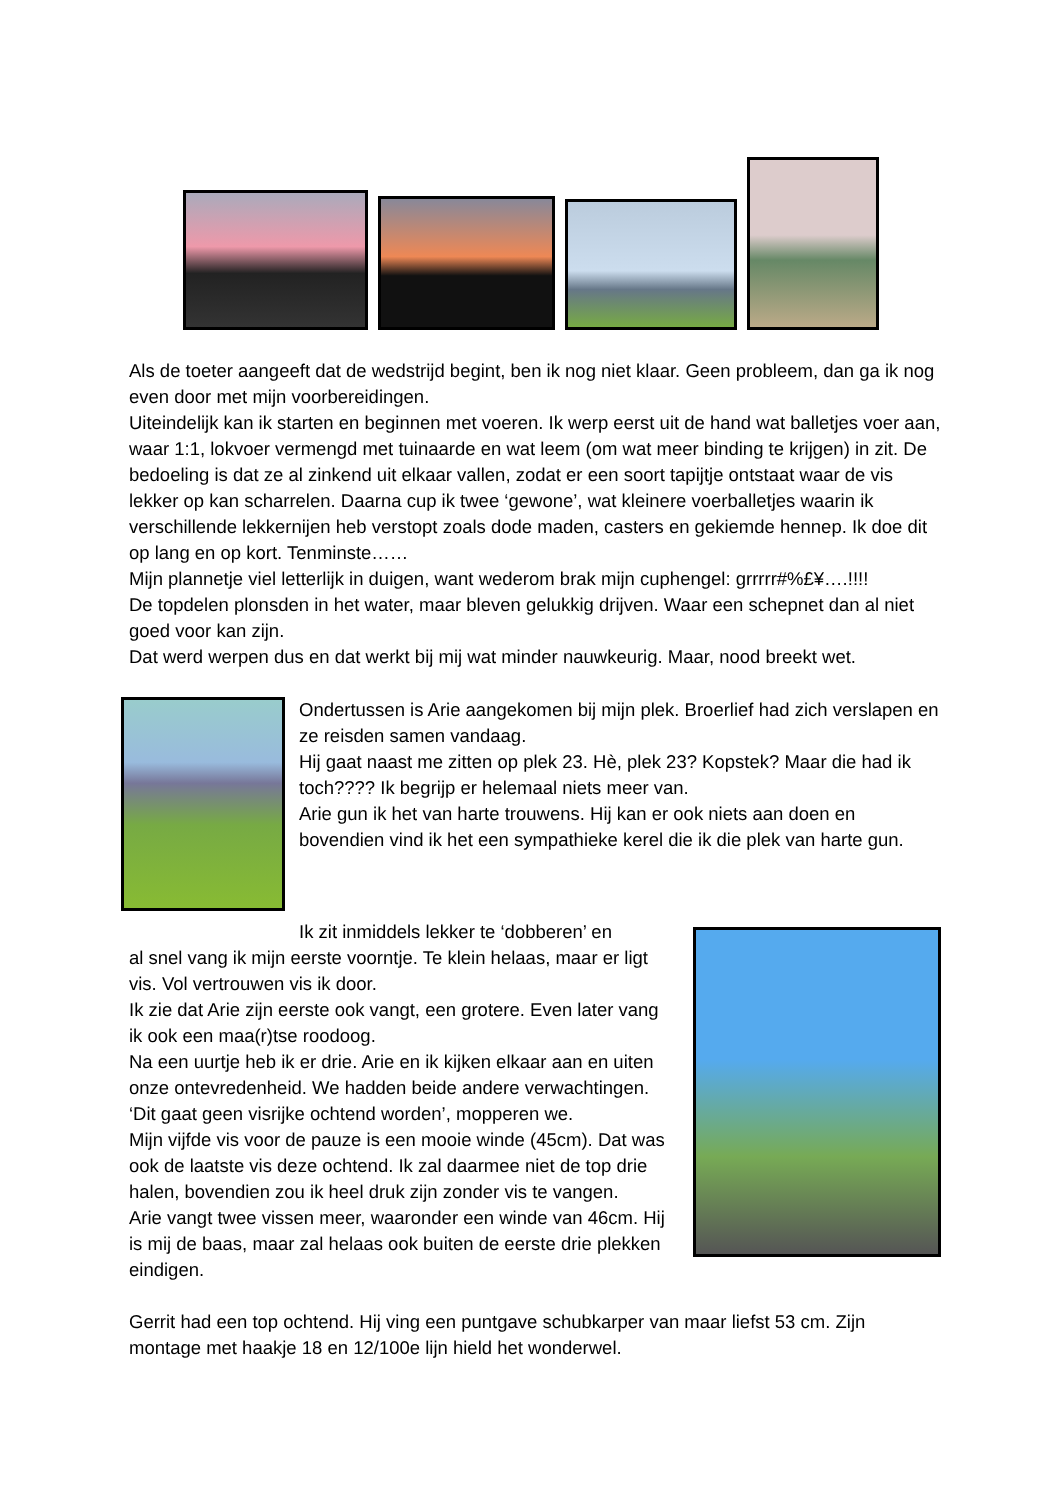Als de toeter aangeeft dat de wedstrijd begint, ben ik nog niet klaar. Geen probleem, dan ga ik nog even door met mijn voorbereidingen.
Uiteindelijk kan ik starten en beginnen met voeren. Ik werp eerst uit de hand wat balletjes voer aan, waar 1:1, lokvoer vermengd met tuinaarde en wat leem (om wat meer binding te krijgen) in zit. De bedoeling is dat ze al zinkend uit elkaar vallen, zodat er een soort tapijtje ontstaat waar de vis lekker op kan scharrelen. Daarna cup ik twee ‘gewone’, wat kleinere voerballetjes waarin ik verschillende lekkernijen heb verstopt zoals dode maden, casters en gekiemde hennep. Ik doe dit op lang en op kort. Tenminste……
Mijn plannetje viel letterlijk in duigen, want wederom brak mijn cuphengel: grrrrr#%£¥….!!!!
De topdelen plonsden in het water, maar bleven gelukkig drijven. Waar een schepnet dan al niet goed voor kan zijn.
Dat werd werpen dus en dat werkt bij mij wat minder nauwkeurig. Maar, nood breekt wet.
Ondertussen is Arie aangekomen bij mijn plek. Broerlief had zich verslapen en ze reisden samen vandaag.
Hij gaat naast me zitten op plek 23. Hè, plek 23? Kopstek? Maar die had ik toch???? Ik begrijp er helemaal niets meer van.
Arie gun ik het van harte trouwens. Hij kan er ook niets aan doen en bovendien vind ik het een sympathieke kerel die ik die plek van harte gun.
Ik zit inmiddels lekker te ‘dobberen’ en
al snel vang ik mijn eerste voorntje. Te klein helaas, maar er ligt vis. Vol vertrouwen vis ik door.
Ik zie dat Arie zijn eerste ook vangt, een grotere. Even later vang ik ook een maa(r)tse roodoog.
Na een uurtje heb ik er drie. Arie en ik kijken elkaar aan en uiten onze ontevredenheid. We hadden beide andere verwachtingen.
‘Dit gaat geen visrijke ochtend worden’, mopperen we.
Mijn vijfde vis voor de pauze is een mooie winde (45cm). Dat was ook de laatste vis deze ochtend. Ik zal daarmee niet de top drie halen, bovendien zou ik heel druk zijn zonder vis te vangen.
Arie vangt twee vissen meer, waaronder een winde van 46cm. Hij is mij de baas, maar zal helaas ook buiten de eerste drie plekken eindigen.
Gerrit had een top ochtend. Hij ving een puntgave schubkarper van maar liefst 53 cm. Zijn montage met haakje 18 en 12/100e lijn hield het wonderwel.